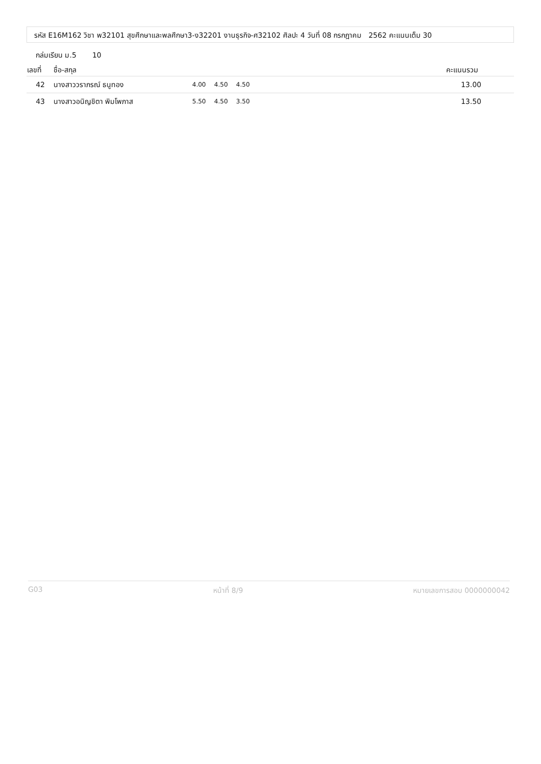รหัส E16M162 วิชา พ32101 สุขศึกษาและพลศึกษา3-ง32201 งานธุรกิจ-ศ32102 ศิลปะ 4 วันที่ 08 กรกฎาคม 2562 คะแนนเต็ม 30
กล่มเรียน ม.5 10
| เลขที่ | ชื่อ-สกุล | | | | | คะแนนรวม |
| --- | --- | --- | --- | --- | --- | --- |
| 42 | นางสาววราภรณ์ ธนูทอง | 4.00 | 4.50 | 4.50 | | 13.00 |
| 43 | นางสาวอนิญชิตา พิมโพภาส | 5.50 | 4.50 | 3.50 | | 13.50 |
G03 หน้าที่ 8/9 หมายเลขการสอบ 0000000042